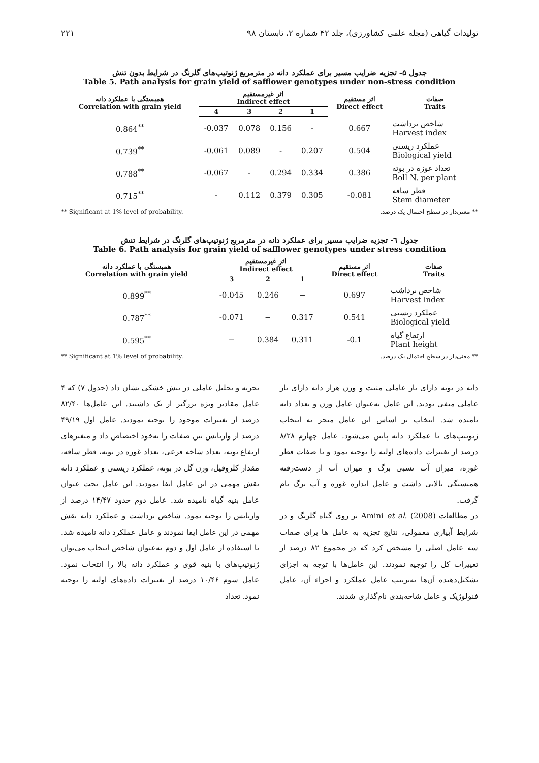تولیدات گیاهی (مجله علمی کشاورزی)، جلد ۴۲ شماره ۲، تابستان ۹۸ ۲۲۱
جدول ۵- تجزیه ضرایب مسیر برای عملکرد دانه در مترمربع ژنوتیپ‌های گلرنگ در شرایط بدون تنش
Table 5. Path analysis for grain yield of safflower genotypes under non-stress condition
| همبستگی با عملکرد دانه Correlation with grain yield | اثر غیرمستقیم Indirect effect | | | | اثر مستقیم Direct effect | صفات Traits |
| --- | --- | --- | --- | --- | --- | --- |
| | 4 | 3 | 2 | 1 | | |
| 0.864<sup>**</sup> | -0.037 | 0.078 | 0.156 | - | 0.667 | شاخص برداشت Harvest index |
| 0.739<sup>**</sup> | -0.061 | 0.089 | - | 0.207 | 0.504 | عملکرد زیستی Biological yield |
| 0.788<sup>**</sup> | -0.067 | - | 0.294 | 0.334 | 0.386 | تعداد غوزه در بوته Boll N. per plant |
| 0.715<sup>**</sup> | - | 0.112 | 0.379 | 0.305 | -0.081 | قطر ساقه Stem diameter |
** Significant at 1% level of probability. ** معنی‌دار در سطح احتمال یک درصد.
جدول ٦- تجزیه ضرایب مسیر برای عملکرد دانه در مترمربع ژنوتیپ‌های گلرنگ در شرایط تنش
Table 6. Path analysis for grain yield of safflower genotypes under stress condition
| همبستگی با عملکرد دانه Correlation with grain yield | اثر غیرمستقیم Indirect effect | | | اثر مستقیم Direct effect | صفات Traits |
| --- | --- | --- | --- | --- | --- |
| | 3 | 2 | 1 | | |
| 0.899<sup>**</sup> | -0.045 | 0.246 | − | 0.697 | شاخص برداشت Harvest index |
| 0.787<sup>**</sup> | -0.071 | − | 0.317 | 0.541 | عملکرد زیستی Biological yield |
| 0.595<sup>**</sup> | − | 0.384 | 0.311 | -0.1 | ارتفاع گیاه Plant height |
** Significant at 1% level of probability. ** معنی‌دار در سطح احتمال یک درصد.
تجزیه و تحلیل عاملی در تنش خشکی نشان داد (جدول ۷) که ۴ عامل مقادیر ویژه بزرگتر از یک داشتند. این عامل‌ها ۸۲/۴۰ درصد از تغییرات موجود را توجیه نمودند. عامل اول ۴۹/۱۹ درصد از واریانس بین صفات را به‌خود اختصاص داد و متغیرهای ارتفاع بوته، تعداد شاخه فرعی، تعداد غوزه در بوته، قطر ساقه، مقدار کلروفیل، وزن گل در بوته، عملکرد زیستی و عملکرد دانه نقش مهمی در این عامل ایفا نمودند. این عامل تحت عنوان عامل بنیه گیاه نامیده شد. عامل دوم حدود ۱۴/۴۷ درصد از واریانس را توجیه نمود. شاخص برداشت و عملکرد دانه نقش مهمی در این عامل ایفا نمودند و عامل عملکرد دانه نامیده شد. با استفاده از عامل اول و دوم به‌عنوان شاخص انتخاب می‌توان ژنوتیپ‌های با بنیه قوی و عملکرد دانه بالا را انتخاب نمود. عامل سوم ۱۰/۴۶ درصد از تغییرات داده‌های اولیه را توجیه نمود. تعداد
دانه در بوته دارای بار عاملی مثبت و وزن هزار دانه دارای بار عاملی منفی بودند. این عامل به‌عنوان عامل وزن و تعداد دانه نامیده شد. انتخاب بر اساس این عامل منجر به انتخاب ژنوتیپ‌های با عملکرد دانه پایین می‌شود. عامل چهارم ۸/۲۸ درصد از تغییرات داده‌های اولیه را توجیه نمود و با صفات قطر غوزه، میزان آب نسبی برگ و میزان آب از دست‌رفته همبستگی بالایی داشت و عامل اندازه غوزه و آب برگ نام گرفت.
در مطالعات Amini et al. (2008) بر روی گیاه گلرنگ و در شرایط آبیاری معمولی، نتایج تجزیه به عامل ها برای صفات سه عامل اصلی را مشخص کرد که در مجموع ۸۲ درصد از تغییرات کل را توجیه نمودند. این عامل‌ها با توجه به اجزای تشکیل‌دهنده آن‌ها به‌ترتیب عامل عملکرد و اجزاء آن، عامل فنولوژیک و عامل شاخه‌بندی نام‌گذاری شدند.